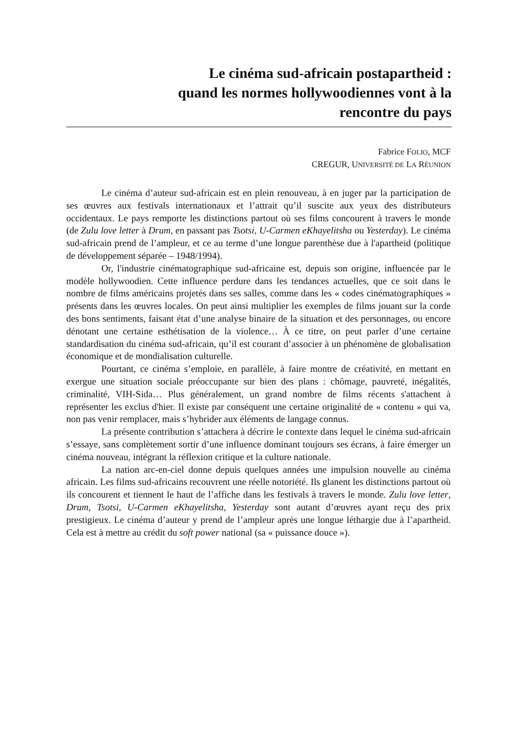Le cinéma sud-africain postapartheid :
quand les normes hollywoodiennes vont à la
rencontre du pays
Fabrice FOLIO, MCF
CREGUR, UNIVERSITÉ DE LA RÉUNION
Le cinéma d’auteur sud-africain est en plein renouveau, à en juger par la participation de ses œuvres aux festivals internationaux et l’attrait qu’il suscite aux yeux des distributeurs occidentaux. Le pays remporte les distinctions partout où ses films concourent à travers le monde (de Zulu love letter à Drum, en passant pas Tsotsi, U-Carmen eKhayelitsha ou Yesterday). Le cinéma sud-africain prend de l’ampleur, et ce au terme d’une longue parenthèse due à l'apartheid (politique de développement séparée – 1948/1994).
Or, l'industrie cinématographique sud-africaine est, depuis son origine, influencée par le modèle hollywoodien. Cette influence perdure dans les tendances actuelles, que ce soit dans le nombre de films américains projetés dans ses salles, comme dans les « codes cinématographiques » présents dans les œuvres locales. On peut ainsi multiplier les exemples de films jouant sur la corde des bons sentiments, faisant état d’une analyse binaire de la situation et des personnages, ou encore dénotant une certaine esthétisation de la violence… À ce titre, on peut parler d’une certaine standardisation du cinéma sud-africain, qu’il est courant d’associer à un phénomène de globalisation économique et de mondialisation culturelle.
Pourtant, ce cinéma s’emploie, en parallèle, à faire montre de créativité, en mettant en exergue une situation sociale préoccupante sur bien des plans : chômage, pauvreté, inégalités, criminalité, VIH-Sida… Plus généralement, un grand nombre de films récents s'attachent à représenter les exclus d'hier. Il existe par conséquent une certaine originalité de « contenu » qui va, non pas venir remplacer, mais s’hybrider aux éléments de langage connus.
La présente contribution s’attachera à décrire le contexte dans lequel le cinéma sud-africain s’essaye, sans complètement sortir d’une influence dominant toujours ses écrans, à faire émerger un cinéma nouveau, intégrant la réflexion critique et la culture nationale.
La nation arc-en-ciel donne depuis quelques années une impulsion nouvelle au cinéma africain. Les films sud-africains recouvrent une réelle notoriété. Ils glanent les distinctions partout où ils concourent et tiennent le haut de l’affiche dans les festivals à travers le monde. Zulu love letter, Drum, Tsotsi, U-Carmen eKhayelitsha, Yesterday sont autant d’œuvres ayant reçu des prix prestigieux. Le cinéma d’auteur y prend de l’ampleur après une longue léthargie due à l’apartheid. Cela est à mettre au crédit du soft power national (sa « puissance douce »).